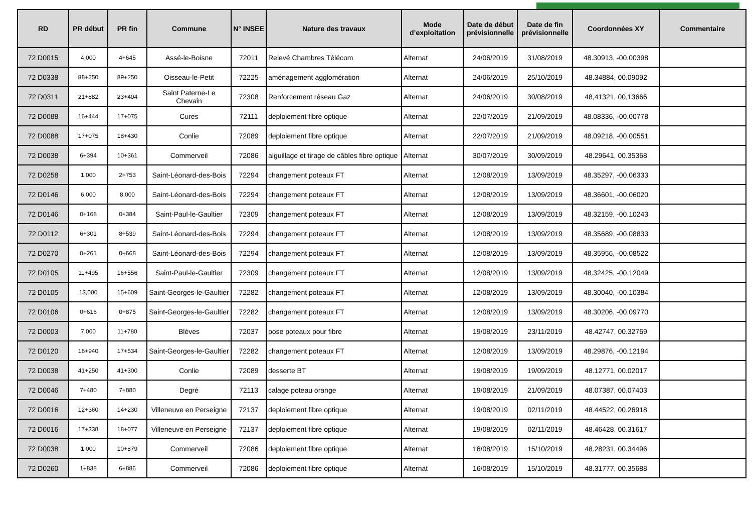| RD | PR début | PR fin | Commune | N° INSEE | Nature des travaux | Mode d’exploitation | Date de début prévisionnelle | Date de fin prévisionnelle | Coordonnées XY | Commentaire |
| --- | --- | --- | --- | --- | --- | --- | --- | --- | --- | --- |
| 72 D0015 | 4,000 | 4+645 | Assé-le-Boisne | 72011 | Relevé Chambres Télécom | Alternat | 24/06/2019 | 31/08/2019 | 48.30913, -00.00398 | |
| 72 D0338 | 88+250 | 89+250 | Oisseau-le-Petit | 72225 | aménagement agglomération | Alternat | 24/06/2019 | 25/10/2019 | 48.34884, 00.09092 | |
| 72 D0311 | 21+882 | 23+404 | Saint Paterne-Le Chevain | 72308 | Renforcement réseau Gaz | Alternat | 24/06/2019 | 30/08/2019 | 48,41321, 00,13666 | |
| 72 D0088 | 16+444 | 17+075 | Cures | 72111 | deploiement fibre optique | Alternat | 22/07/2019 | 21/09/2019 | 48.08336, -00.00778 | |
| 72 D0088 | 17+075 | 18+430 | Conlie | 72089 | deploiement fibre optique | Alternat | 22/07/2019 | 21/09/2019 | 48.09218, -00.00551 | |
| 72 D0038 | 6+394 | 10+361 | Commerveil | 72086 | aiguillage et tirage de câbles fibre optique | Alternat | 30/07/2019 | 30/09/2019 | 48.29641, 00.35368 | |
| 72 D0258 | 1,000 | 2+753 | Saint-Léonard-des-Bois | 72294 | changement poteaux FT | Alternat | 12/08/2019 | 13/09/2019 | 48.35297, -00.06333 | |
| 72 D0146 | 6,000 | 8,000 | Saint-Léonard-des-Bois | 72294 | changement poteaux FT | Alternat | 12/08/2019 | 13/09/2019 | 48.36601, -00.06020 | |
| 72 D0146 | 0+168 | 0+384 | Saint-Paul-le-Gaultier | 72309 | changement poteaux FT | Alternat | 12/08/2019 | 13/09/2019 | 48.32159, -00.10243 | |
| 72 D0112 | 6+301 | 8+539 | Saint-Léonard-des-Bois | 72294 | changement poteaux FT | Alternat | 12/08/2019 | 13/09/2019 | 48.35689, -00.08833 | |
| 72 D0270 | 0+261 | 0+668 | Saint-Léonard-des-Bois | 72294 | changement poteaux FT | Alternat | 12/08/2019 | 13/09/2019 | 48.35956, -00.08522 | |
| 72 D0105 | 11+495 | 16+556 | Saint-Paul-le-Gaultier | 72309 | changement poteaux FT | Alternat | 12/08/2019 | 13/09/2019 | 48.32425, -00.12049 | |
| 72 D0105 | 13,000 | 15+609 | Saint-Georges-le-Gaultier | 72282 | changement poteaux FT | Alternat | 12/08/2019 | 13/09/2019 | 48.30040, -00.10384 | |
| 72 D0106 | 0+616 | 0+875 | Saint-Georges-le-Gaultier | 72282 | changement poteaux FT | Alternat | 12/08/2019 | 13/09/2019 | 48.30206, -00.09770 | |
| 72 D0003 | 7,000 | 11+780 | Blèves | 72037 | pose poteaux pour fibre | Alternat | 19/08/2019 | 23/11/2019 | 48.42747, 00.32769 | |
| 72 D0120 | 16+940 | 17+534 | Saint-Georges-le-Gaultier | 72282 | changement poteaux FT | Alternat | 12/08/2019 | 13/09/2019 | 48.29876, -00.12194 | |
| 72 D0038 | 41+250 | 41+300 | Conlie | 72089 | desserte BT | Alternat | 19/08/2019 | 19/09/2019 | 48.12771, 00.02017 | |
| 72 D0046 | 7+480 | 7+880 | Degré | 72113 | calage poteau orange | Alternat | 19/08/2019 | 21/09/2019 | 48.07387, 00.07403 | |
| 72 D0016 | 12+360 | 14+230 | Villeneuve en Perseigne | 72137 | deploiement fibre optique | Alternat | 19/08/2019 | 02/11/2019 | 48.44522, 00.26918 | |
| 72 D0016 | 17+338 | 18+077 | Villeneuve en Perseigne | 72137 | deploiement fibre optique | Alternat | 19/08/2019 | 02/11/2019 | 48.46428, 00.31617 | |
| 72 D0038 | 1,000 | 10+879 | Commerveil | 72086 | deploiement fibre optique | Alternat | 16/08/2019 | 15/10/2019 | 48.28231, 00.34496 | |
| 72 D0260 | 1+838 | 6+886 | Commerveil | 72086 | deploiement fibre optique | Alternat | 16/08/2019 | 15/10/2019 | 48.31777, 00.35688 | |